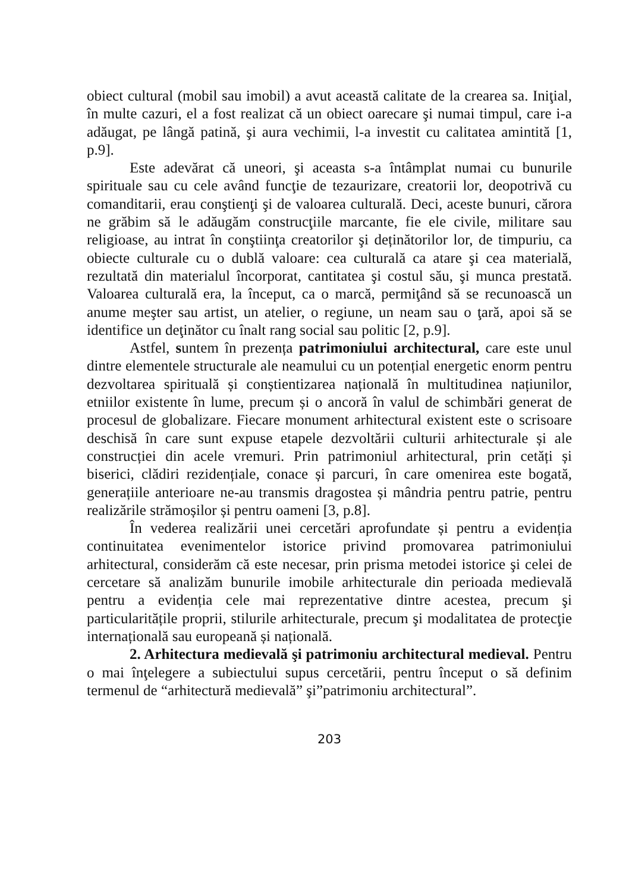obiect cultural (mobil sau imobil) a avut această calitate de la crearea sa. Iniţial, în multe cazuri, el a fost realizat că un obiect oarecare şi numai timpul, care i-a adăugat, pe lângă patină, şi aura vechimii, l-a investit cu calitatea amintită [1, p.9].
Este adevărat că uneori, şi aceasta s-a întâmplat numai cu bunurile spirituale sau cu cele având funcţie de tezaurizare, creatorii lor, deopotrivă cu comanditarii, erau conştienţi şi de valoarea culturală. Deci, aceste bunuri, cărora ne grăbim să le adăugăm construcţiile marcante, fie ele civile, militare sau religioase, au intrat în conştiinţa creatorilor şi deținătorilor lor, de timpuriu, ca obiecte culturale cu o dublă valoare: cea culturală ca atare şi cea materială, rezultată din materialul încorporat, cantitatea şi costul său, şi munca prestată. Valoarea culturală era, la început, ca o marcă, permiţând să se recunoască un anume meşter sau artist, un atelier, o regiune, un neam sau o ţară, apoi să se identifice un deţinător cu înalt rang social sau politic [2, p.9].
Astfel, suntem în prezența patrimoniului architectural, care este unul dintre elementele structurale ale neamului cu un potențial energetic enorm pentru dezvoltarea spirituală și conștientizarea națională în multitudinea națiunilor, etniilor existente în lume, precum și o ancoră în valul de schimbări generat de procesul de globalizare. Fiecare monument arhitectural existent este o scrisoare deschisă în care sunt expuse etapele dezvoltării culturii arhitecturale și ale construcției din acele vremuri. Prin patrimoniul arhitectural, prin cetăți și biserici, clădiri rezidențiale, conace și parcuri, în care omenirea este bogată, generațiile anterioare ne-au transmis dragostea și mândria pentru patrie, pentru realizările strămoșilor și pentru oameni [3, p.8].
În vederea realizării unei cercetări aprofundate și pentru a evidenția continuitatea evenimentelor istorice privind promovarea patrimoniului arhitectural, considerăm că este necesar, prin prisma metodei istorice şi celei de cercetare să analizăm bunurile imobile arhitecturale din perioada medievală pentru a evidenția cele mai reprezentative dintre acestea, precum şi particularitățile proprii, stilurile arhitecturale, precum şi modalitatea de protecţie internațională sau europeană și națională.
2. Arhitectura medievală şi patrimoniu architectural medieval. Pentru o mai înţelegere a subiectului supus cercetării, pentru început o să definim termenul de “arhitectură medievală” şi”patrimoniu architectural”.
203